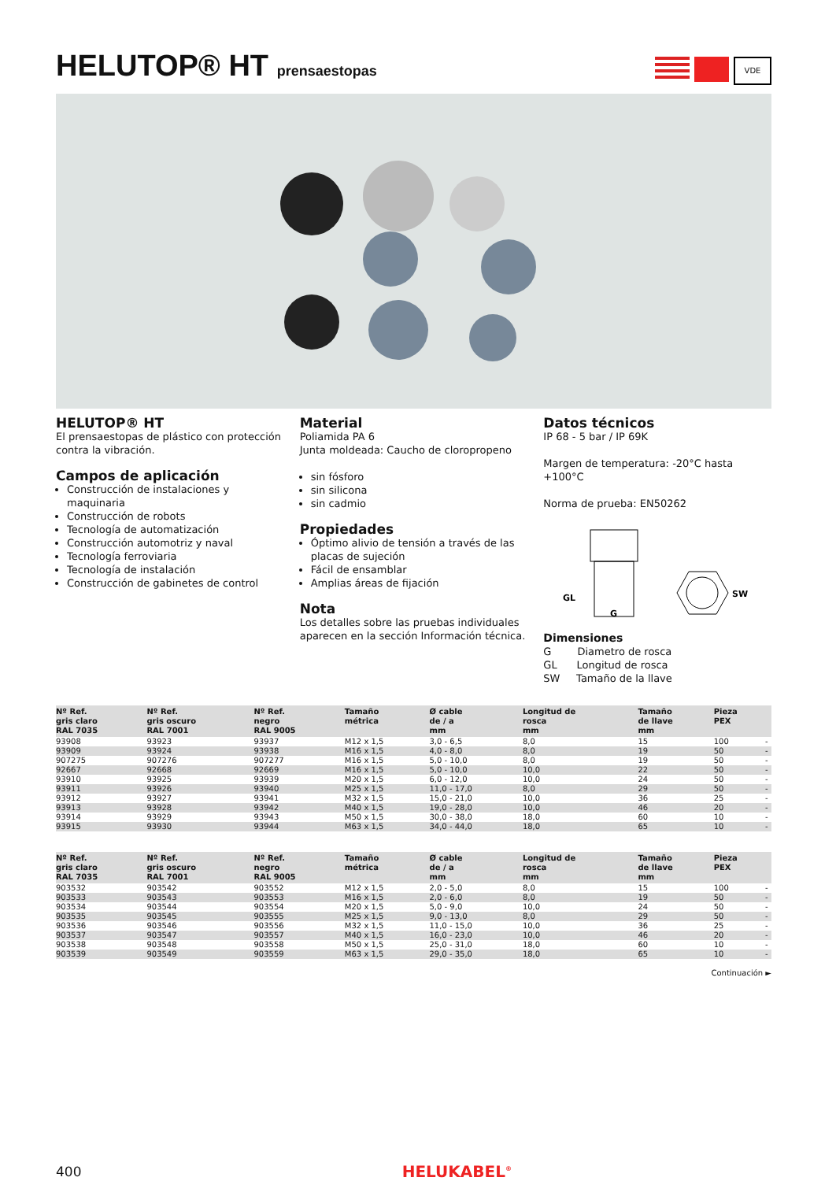HELUTOP® HT prensaestopas
VDE
HELUTOP® HT
El prensaestopas de plástico con protección contra la vibración.
Campos de aplicación
Construcción de instalaciones y maquinaria
Construcción de robots
Tecnología de automatización
Construcción automotriz y naval
Tecnología ferroviaria
Tecnología de instalación
Construcción de gabinetes de control
Material
Poliamida PA 6
Junta moldeada: Caucho de cloropropeno
sin fósforo
sin silicona
sin cadmio
Propiedades
Óptimo alivio de tensión a través de las placas de sujeción
Fácil de ensamblar
Amplias áreas de fijación
Nota
Los detalles sobre las pruebas individuales aparecen en la sección Información técnica.
Datos técnicos
IP 68 - 5 bar / IP 69K
Margen de temperatura: -20°C hasta +100°C
Norma de prueba: EN50262
GL
G
SW
Dimensiones
G Diametro de rosca
GL Longitud de rosca
SW Tamaño de la llave
| Nº Ref. gris claro RAL 7035 | Nº Ref. gris oscuro RAL 7001 | Nº Ref. negro RAL 9005 | Tamaño métrica | Ø cable de / a mm | Longitud de rosca mm | Tamaño de llave mm | Pieza PEX | |
| --- | --- | --- | --- | --- | --- | --- | --- | --- |
| 93908 | 93923 | 93937 | M12 x 1,5 | 3,0 - 6,5 | 8,0 | 15 | 100 | - |
| 93909 | 93924 | 93938 | M16 x 1,5 | 4,0 - 8,0 | 8,0 | 19 | 50 | - |
| 907275 | 907276 | 907277 | M16 x 1,5 | 5,0 - 10,0 | 8,0 | 19 | 50 | - |
| 92667 | 92668 | 92669 | M16 x 1,5 | 5,0 - 10,0 | 10,0 | 22 | 50 | - |
| 93910 | 93925 | 93939 | M20 x 1,5 | 6,0 - 12,0 | 10,0 | 24 | 50 | - |
| 93911 | 93926 | 93940 | M25 x 1,5 | 11,0 - 17,0 | 8,0 | 29 | 50 | - |
| 93912 | 93927 | 93941 | M32 x 1,5 | 15,0 - 21,0 | 10,0 | 36 | 25 | - |
| 93913 | 93928 | 93942 | M40 x 1,5 | 19,0 - 28,0 | 10,0 | 46 | 20 | - |
| 93914 | 93929 | 93943 | M50 x 1,5 | 30,0 - 38,0 | 18,0 | 60 | 10 | - |
| 93915 | 93930 | 93944 | M63 x 1,5 | 34,0 - 44,0 | 18,0 | 65 | 10 | - |
| Nº Ref. gris claro RAL 7035 | Nº Ref. gris oscuro RAL 7001 | Nº Ref. negro RAL 9005 | Tamaño métrica | Ø cable de / a mm | Longitud de rosca mm | Tamaño de llave mm | Pieza PEX | |
| --- | --- | --- | --- | --- | --- | --- | --- | --- |
| 903532 | 903542 | 903552 | M12 x 1,5 | 2,0 - 5,0 | 8,0 | 15 | 100 | - |
| 903533 | 903543 | 903553 | M16 x 1,5 | 2,0 - 6,0 | 8,0 | 19 | 50 | - |
| 903534 | 903544 | 903554 | M20 x 1,5 | 5,0 - 9,0 | 10,0 | 24 | 50 | - |
| 903535 | 903545 | 903555 | M25 x 1,5 | 9,0 - 13,0 | 8,0 | 29 | 50 | - |
| 903536 | 903546 | 903556 | M32 x 1,5 | 11,0 - 15,0 | 10,0 | 36 | 25 | - |
| 903537 | 903547 | 903557 | M40 x 1,5 | 16,0 - 23,0 | 10,0 | 46 | 20 | - |
| 903538 | 903548 | 903558 | M50 x 1,5 | 25,0 - 31,0 | 18,0 | 60 | 10 | - |
| 903539 | 903549 | 903559 | M63 x 1,5 | 29,0 - 35,0 | 18,0 | 65 | 10 | - |
Continuación ►
400 HELUKABEL<sup>®</sup>